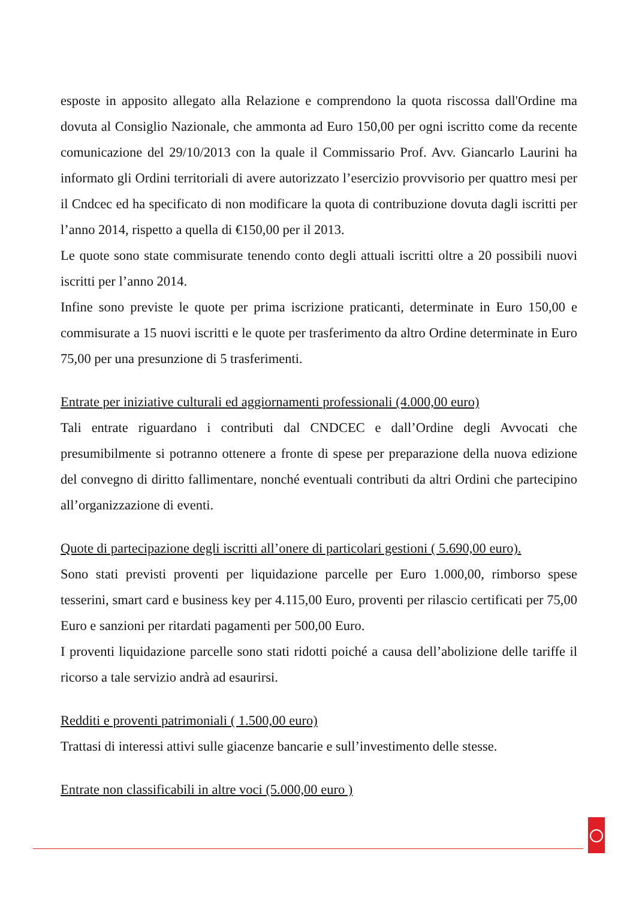esposte in apposito allegato alla Relazione e comprendono la quota riscossa dall'Ordine ma dovuta al Consiglio Nazionale, che ammonta ad Euro 150,00 per ogni iscritto come da recente comunicazione del 29/10/2013 con la quale il Commissario Prof. Avv. Giancarlo Laurini ha informato gli Ordini territoriali di avere autorizzato l’esercizio provvisorio per quattro mesi per il Cndcec ed ha specificato di non modificare la quota di contribuzione dovuta dagli iscritti per l’anno 2014, rispetto a quella di €150,00 per il 2013.
Le quote sono state commisurate tenendo conto degli attuali iscritti oltre a 20 possibili nuovi iscritti per l’anno 2014.
Infine sono previste le quote per prima iscrizione praticanti, determinate in Euro 150,00 e commisurate a 15 nuovi iscritti e le quote per trasferimento da altro Ordine determinate in Euro 75,00 per una presunzione di 5 trasferimenti.
Entrate per iniziative culturali ed aggiornamenti professionali (4.000,00 euro)
Tali entrate riguardano i contributi dal CNDCEC e dall’Ordine degli Avvocati che presumibilmente si potranno ottenere a fronte di spese per preparazione della nuova edizione del convegno di diritto fallimentare, nonché eventuali contributi da altri Ordini che partecipino all’organizzazione di eventi.
Quote di partecipazione degli iscritti all’onere di particolari gestioni ( 5.690,00 euro).
Sono stati previsti proventi per liquidazione parcelle per Euro 1.000,00, rimborso spese tesserini, smart card e business key per 4.115,00 Euro, proventi per rilascio certificati per 75,00 Euro e sanzioni per ritardati pagamenti per 500,00 Euro.
I proventi liquidazione parcelle sono stati ridotti poiché a causa dell’abolizione delle tariffe il ricorso a tale servizio andrà ad esaurirsi.
Redditi e proventi patrimoniali ( 1.500,00 euro)
Trattasi di interessi attivi sulle giacenze bancarie e sull’investimento delle stesse.
Entrate non classificabili in altre voci (5.000,00 euro )